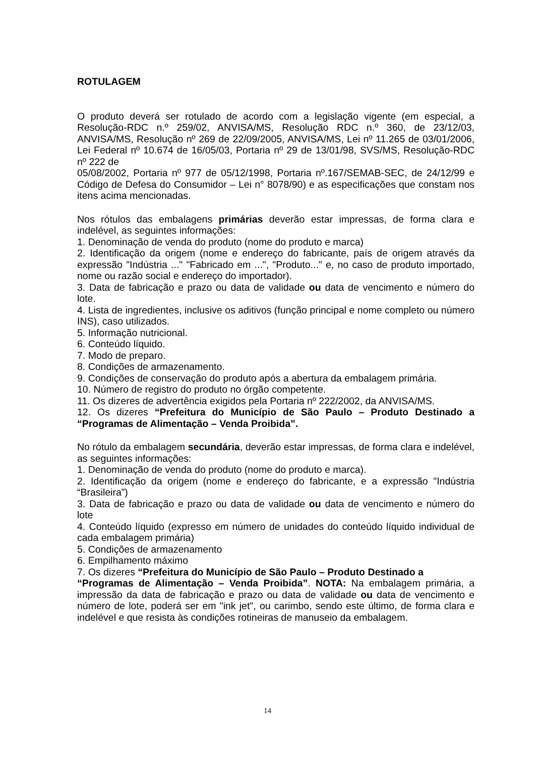ROTULAGEM
O produto deverá ser rotulado de acordo com a legislação vigente (em especial, a Resolução-RDC n.º 259/02, ANVISA/MS, Resolução RDC n.º 360, de 23/12/03, ANVISA/MS, Resolução nº 269 de 22/09/2005, ANVISA/MS, Lei nº 11.265 de 03/01/2006, Lei Federal nº 10.674 de 16/05/03, Portaria nº 29 de 13/01/98, SVS/MS, Resolução-RDC nº 222 de
05/08/2002, Portaria nº 977 de 05/12/1998, Portaria nº.167/SEMAB-SEC, de 24/12/99 e Código de Defesa do Consumidor – Lei n° 8078/90) e as especificações que constam nos itens acima mencionadas.
Nos rótulos das embalagens primárias deverão estar impressas, de forma clara e indelével, as seguintes informações:
1. Denominação de venda do produto (nome do produto e marca)
2. Identificação da origem (nome e endereço do fabricante, país de origem através da expressão "Indústria ..." "Fabricado em ...", "Produto..." e, no caso de produto importado, nome ou razão social e endereço do importador).
3. Data de fabricação e prazo ou data de validade ou data de vencimento e número do lote.
4. Lista de ingredientes, inclusive os aditivos (função principal e nome completo ou número INS), caso utilizados.
5. Informação nutricional.
6. Conteúdo líquido.
7. Modo de preparo.
8. Condições de armazenamento.
9. Condições de conservação do produto após a abertura da embalagem primária.
10. Número de registro do produto no órgão competente.
11. Os dizeres de advertência exigidos pela Portaria nº 222/2002, da ANVISA/MS.
12. Os dizeres “Prefeitura do Município de São Paulo – Produto Destinado a “Programas de Alimentação – Venda Proibida”.
No rótulo da embalagem secundária, deverão estar impressas, de forma clara e indelével, as seguintes informações:
1. Denominação de venda do produto (nome do produto e marca).
2. Identificação da origem (nome e endereço do fabricante, e a expressão "Indústria “Brasileira”)
3. Data de fabricação e prazo ou data de validade ou data de vencimento e número do lote
4. Conteúdo líquido (expresso em número de unidades do conteúdo líquido individual de cada embalagem primária)
5. Condições de armazenamento
6. Empilhamento máximo
7. Os dizeres “Prefeitura do Município de São Paulo – Produto Destinado a
“Programas de Alimentação – Venda Proibida”. NOTA: Na embalagem primária, a impressão da data de fabricação e prazo ou data de validade ou data de vencimento e número de lote, poderá ser em "ink jet", ou carimbo, sendo este último, de forma clara e indelével e que resista às condições rotineiras de manuseio da embalagem.
14